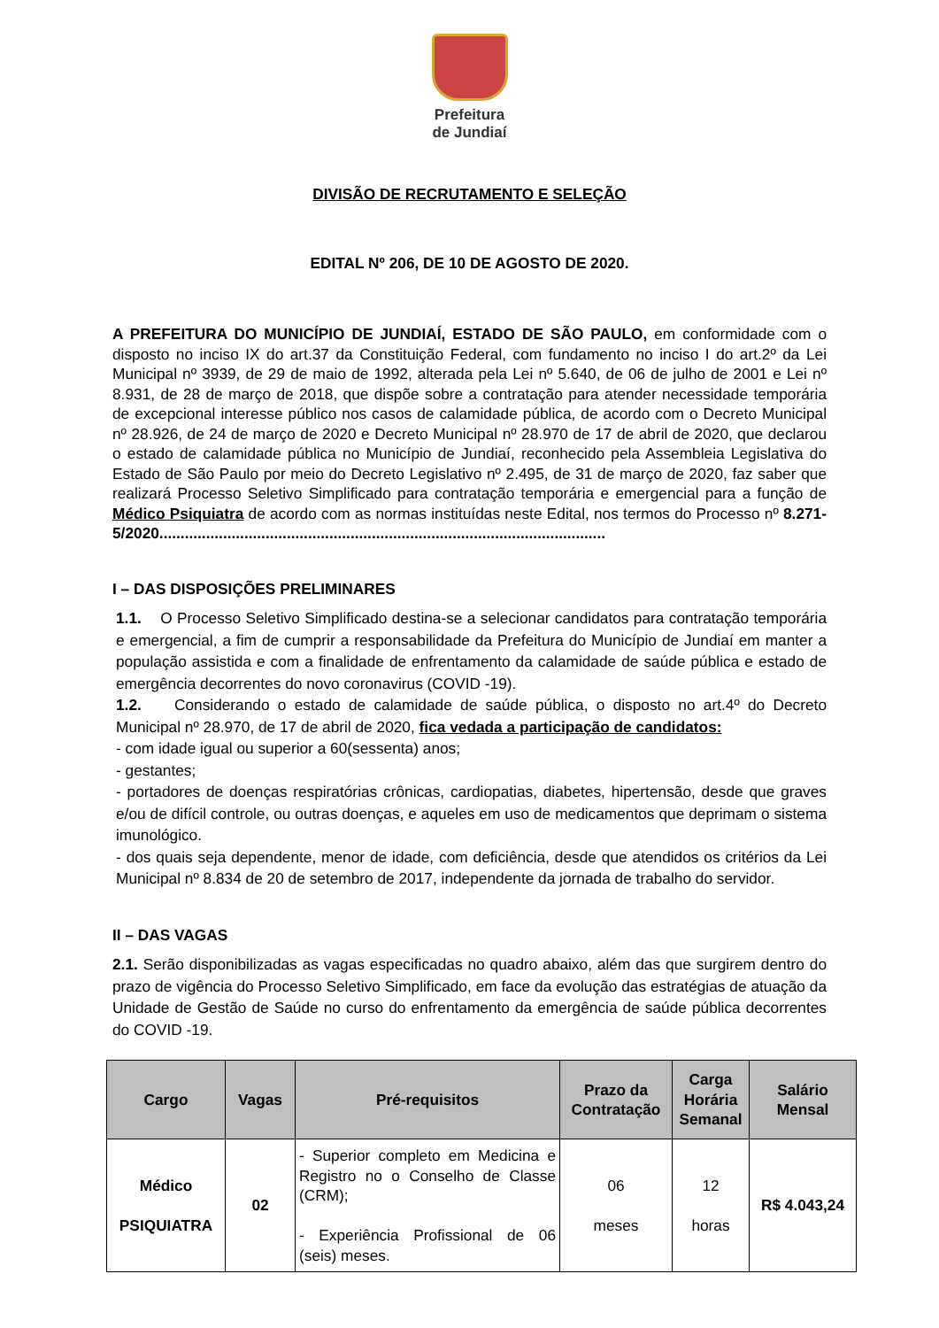Prefeitura
de Jundiaí
DIVISÃO DE RECRUTAMENTO E SELEÇÃO
EDITAL Nº 206, DE 10 DE AGOSTO DE 2020.
A PREFEITURA DO MUNICÍPIO DE JUNDIAÍ, ESTADO DE SÃO PAULO, em conformidade com o disposto no inciso IX do art.37 da Constituição Federal, com fundamento no inciso I do art.2º da Lei Municipal nº 3939, de 29 de maio de 1992, alterada pela Lei nº 5.640, de 06 de julho de 2001 e Lei nº 8.931, de 28 de março de 2018, que dispõe sobre a contratação para atender necessidade temporária de excepcional interesse público nos casos de calamidade pública, de acordo com o Decreto Municipal nº 28.926, de 24 de março de 2020 e Decreto Municipal nº 28.970 de 17 de abril de 2020, que declarou o estado de calamidade pública no Município de Jundiaí, reconhecido pela Assembleia Legislativa do Estado de São Paulo por meio do Decreto Legislativo nº 2.495, de 31 de março de 2020, faz saber que realizará Processo Seletivo Simplificado para contratação temporária e emergencial para a função de Médico Psiquiatra de acordo com as normas instituídas neste Edital, nos termos do Processo nº 8.271-5/2020.........................................................................................................
I – DAS DISPOSIÇÕES PRELIMINARES
1.1. O Processo Seletivo Simplificado destina-se a selecionar candidatos para contratação temporária e emergencial, a fim de cumprir a responsabilidade da Prefeitura do Município de Jundiaí em manter a população assistida e com a finalidade de enfrentamento da calamidade de saúde pública e estado de emergência decorrentes do novo coronavirus (COVID -19).
1.2. Considerando o estado de calamidade de saúde pública, o disposto no art.4º do Decreto Municipal nº 28.970, de 17 de abril de 2020, fica vedada a participação de candidatos:
- com idade igual ou superior a 60(sessenta) anos;
- gestantes;
- portadores de doenças respiratórias crônicas, cardiopatias, diabetes, hipertensão, desde que graves e/ou de difícil controle, ou outras doenças, e aqueles em uso de medicamentos que deprimam o sistema imunológico.
- dos quais seja dependente, menor de idade, com deficiência, desde que atendidos os critérios da Lei Municipal nº 8.834 de 20 de setembro de 2017, independente da jornada de trabalho do servidor.
II – DAS VAGAS
2.1. Serão disponibilizadas as vagas especificadas no quadro abaixo, além das que surgirem dentro do prazo de vigência do Processo Seletivo Simplificado, em face da evolução das estratégias de atuação da Unidade de Gestão de Saúde no curso do enfrentamento da emergência de saúde pública decorrentes do COVID -19.
| Cargo | Vagas | Pré-requisitos | Prazo da Contratação | Carga Horária Semanal | Salário Mensal |
| --- | --- | --- | --- | --- | --- |
| Médico PSIQUIATRA | 02 | - Superior completo em Medicina e Registro no o Conselho de Classe (CRM); - Experiência Profissional de 06 (seis) meses. | 06 meses | 12 horas | R$ 4.043,24 |